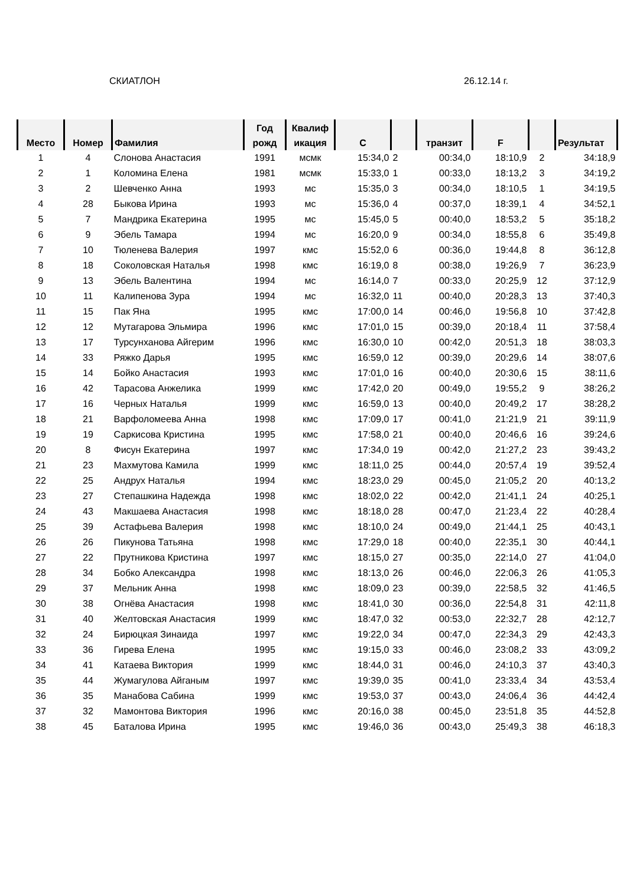СКИАТЛОН 26.12.14 г.
| Место | Номер | Фамилия | Год рожд | Квалиф икация | C | | транзит | F | | Результат |
| --- | --- | --- | --- | --- | --- | --- | --- | --- | --- | --- |
| 1 | 4 | Слонова Анастасия | 1991 | мсмк | 15:34,0 | 2 | 00:34,0 | 18:10,9 | 2 | 34:18,9 |
| 2 | 1 | Коломина Елена | 1981 | мсмк | 15:33,0 | 1 | 00:33,0 | 18:13,2 | 3 | 34:19,2 |
| 3 | 2 | Шевченко Анна | 1993 | мс | 15:35,0 | 3 | 00:34,0 | 18:10,5 | 1 | 34:19,5 |
| 4 | 28 | Быкова Ирина | 1993 | мс | 15:36,0 | 4 | 00:37,0 | 18:39,1 | 4 | 34:52,1 |
| 5 | 7 | Мандрика Екатерина | 1995 | мс | 15:45,0 | 5 | 00:40,0 | 18:53,2 | 5 | 35:18,2 |
| 6 | 9 | Эбель Тамара | 1994 | мс | 16:20,0 | 9 | 00:34,0 | 18:55,8 | 6 | 35:49,8 |
| 7 | 10 | Тюленева Валерия | 1997 | кмс | 15:52,0 | 6 | 00:36,0 | 19:44,8 | 8 | 36:12,8 |
| 8 | 18 | Соколовская Наталья | 1998 | кмс | 16:19,0 | 8 | 00:38,0 | 19:26,9 | 7 | 36:23,9 |
| 9 | 13 | Эбель Валентина | 1994 | мс | 16:14,0 | 7 | 00:33,0 | 20:25,9 | 12 | 37:12,9 |
| 10 | 11 | Калипенова Зура | 1994 | мс | 16:32,0 | 11 | 00:40,0 | 20:28,3 | 13 | 37:40,3 |
| 11 | 15 | Пак Яна | 1995 | кмс | 17:00,0 | 14 | 00:46,0 | 19:56,8 | 10 | 37:42,8 |
| 12 | 12 | Мутагарова Эльмира | 1996 | кмс | 17:01,0 | 15 | 00:39,0 | 20:18,4 | 11 | 37:58,4 |
| 13 | 17 | Турсунханова Айгерим | 1996 | кмс | 16:30,0 | 10 | 00:42,0 | 20:51,3 | 18 | 38:03,3 |
| 14 | 33 | Ряжко Дарья | 1995 | кмс | 16:59,0 | 12 | 00:39,0 | 20:29,6 | 14 | 38:07,6 |
| 15 | 14 | Бойко Анастасия | 1993 | кмс | 17:01,0 | 16 | 00:40,0 | 20:30,6 | 15 | 38:11,6 |
| 16 | 42 | Тарасова Анжелика | 1999 | кмс | 17:42,0 | 20 | 00:49,0 | 19:55,2 | 9 | 38:26,2 |
| 17 | 16 | Черных Наталья | 1999 | кмс | 16:59,0 | 13 | 00:40,0 | 20:49,2 | 17 | 38:28,2 |
| 18 | 21 | Варфоломеева Анна | 1998 | кмс | 17:09,0 | 17 | 00:41,0 | 21:21,9 | 21 | 39:11,9 |
| 19 | 19 | Саркисова Кристина | 1995 | кмс | 17:58,0 | 21 | 00:40,0 | 20:46,6 | 16 | 39:24,6 |
| 20 | 8 | Фисун Екатерина | 1997 | кмс | 17:34,0 | 19 | 00:42,0 | 21:27,2 | 23 | 39:43,2 |
| 21 | 23 | Махмутова Камила | 1999 | кмс | 18:11,0 | 25 | 00:44,0 | 20:57,4 | 19 | 39:52,4 |
| 22 | 25 | Андрух Наталья | 1994 | кмс | 18:23,0 | 29 | 00:45,0 | 21:05,2 | 20 | 40:13,2 |
| 23 | 27 | Степашкина Надежда | 1998 | кмс | 18:02,0 | 22 | 00:42,0 | 21:41,1 | 24 | 40:25,1 |
| 24 | 43 | Макшаева Анастасия | 1998 | кмс | 18:18,0 | 28 | 00:47,0 | 21:23,4 | 22 | 40:28,4 |
| 25 | 39 | Астафьева Валерия | 1998 | кмс | 18:10,0 | 24 | 00:49,0 | 21:44,1 | 25 | 40:43,1 |
| 26 | 26 | Пикунова Татьяна | 1998 | кмс | 17:29,0 | 18 | 00:40,0 | 22:35,1 | 30 | 40:44,1 |
| 27 | 22 | Прутникова Кристина | 1997 | кмс | 18:15,0 | 27 | 00:35,0 | 22:14,0 | 27 | 41:04,0 |
| 28 | 34 | Бобко Александра | 1998 | кмс | 18:13,0 | 26 | 00:46,0 | 22:06,3 | 26 | 41:05,3 |
| 29 | 37 | Мельник Анна | 1998 | кмс | 18:09,0 | 23 | 00:39,0 | 22:58,5 | 32 | 41:46,5 |
| 30 | 38 | Огнёва Анастасия | 1998 | кмс | 18:41,0 | 30 | 00:36,0 | 22:54,8 | 31 | 42:11,8 |
| 31 | 40 | Желтовская Анастасия | 1999 | кмс | 18:47,0 | 32 | 00:53,0 | 22:32,7 | 28 | 42:12,7 |
| 32 | 24 | Бирюцкая Зинаида | 1997 | кмс | 19:22,0 | 34 | 00:47,0 | 22:34,3 | 29 | 42:43,3 |
| 33 | 36 | Гирева Елена | 1995 | кмс | 19:15,0 | 33 | 00:46,0 | 23:08,2 | 33 | 43:09,2 |
| 34 | 41 | Катаева Виктория | 1999 | кмс | 18:44,0 | 31 | 00:46,0 | 24:10,3 | 37 | 43:40,3 |
| 35 | 44 | Жумагулова Айганым | 1997 | кмс | 19:39,0 | 35 | 00:41,0 | 23:33,4 | 34 | 43:53,4 |
| 36 | 35 | Манабова Сабина | 1999 | кмс | 19:53,0 | 37 | 00:43,0 | 24:06,4 | 36 | 44:42,4 |
| 37 | 32 | Мамонтова Виктория | 1996 | кмс | 20:16,0 | 38 | 00:45,0 | 23:51,8 | 35 | 44:52,8 |
| 38 | 45 | Баталова Ирина | 1995 | кмс | 19:46,0 | 36 | 00:43,0 | 25:49,3 | 38 | 46:18,3 |